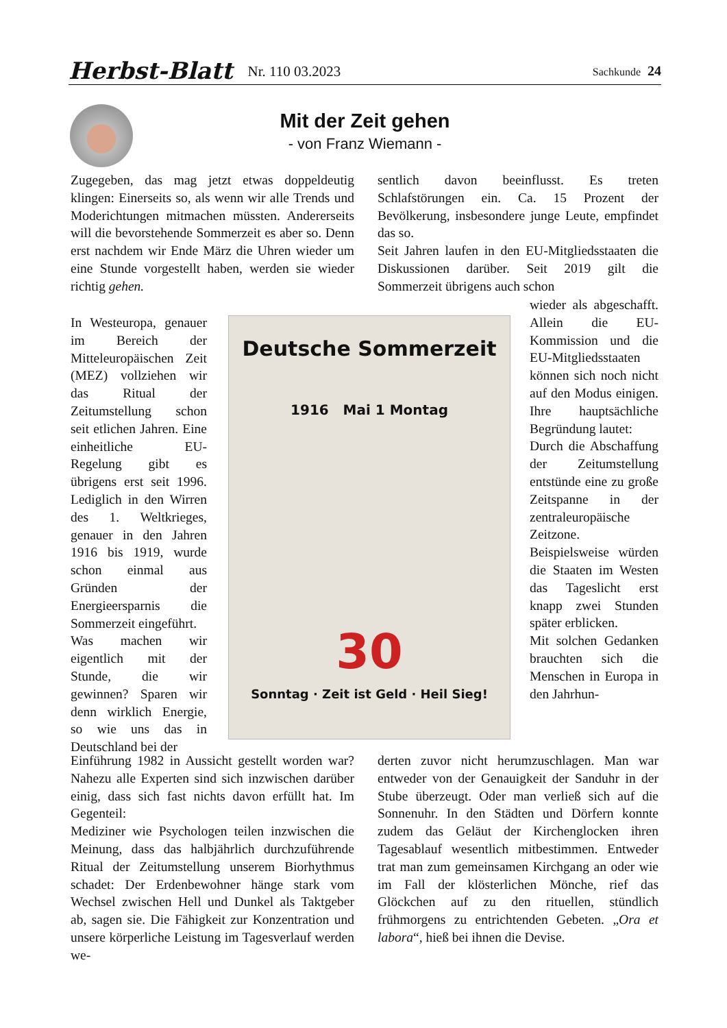Herbst-Blatt Nr. 110 03.2023 Sachkunde 24
Mit der Zeit gehen
- von Franz Wiemann -
Zugegeben, das mag jetzt etwas doppeldeutig klingen: Einerseits so, als wenn wir alle Trends und Moderichtungen mitmachen müssten. Andererseits will die bevorstehende Sommerzeit es aber so. Denn erst nachdem wir Ende März die Uhren wieder um eine Stunde vorgestellt haben, werden sie wieder richtig gehen.
In Westeuropa, genauer im Bereich der Mitteleuropäischen Zeit (MEZ) vollziehen wir das Ritual der Zeitumstellung schon seit etlichen Jahren. Eine einheitliche EU-Regelung gibt es übrigens erst seit 1996. Lediglich in den Wirren des 1. Weltkrieges, genauer in den Jahren 1916 bis 1919, wurde schon einmal aus Gründen der Energieersparnis die Sommerzeit eingeführt.
Was machen wir eigentlich mit der Stunde, die wir gewinnen? Sparen wir denn wirklich Energie, so wie uns das in Deutschland bei der
Deutsche Sommerzeit
1916 Mai 1 Montag
30
Sonntag · Zeit ist Geld · Heil Sieg!
Einführung 1982 in Aussicht gestellt worden war? Nahezu alle Experten sind sich inzwischen darüber einig, dass sich fast nichts davon erfüllt hat. Im Gegenteil:
Mediziner wie Psychologen teilen inzwischen die Meinung, dass das halbjährlich durchzuführende Ritual der Zeitumstellung unserem Biorhythmus schadet: Der Erdenbewohner hänge stark vom Wechsel zwischen Hell und Dunkel als Taktgeber ab, sagen sie. Die Fähigkeit zur Konzentration und unsere körperliche Leistung im Tagesverlauf werden we-
sentlich davon beeinflusst. Es treten Schlafstörungen ein. Ca. 15 Prozent der Bevölkerung, insbesondere junge Leute, empfindet das so.
Seit Jahren laufen in den EU-Mitgliedsstaaten die Diskussionen darüber. Seit 2019 gilt die Sommerzeit übrigens auch schon
wieder als abgeschafft. Allein die EU-Kommission und die EU-Mitgliedsstaaten können sich noch nicht auf den Modus einigen. Ihre hauptsächliche Begründung lautet:
Durch die Abschaffung der Zeitumstellung entstünde eine zu große Zeitspanne in der zentraleuropäische Zeitzone. Beispielsweise würden die Staaten im Westen das Tageslicht erst knapp zwei Stunden später erblicken.
Mit solchen Gedanken brauchten sich die Menschen in Europa in den Jahrhun-
derten zuvor nicht herumzuschlagen. Man war entweder von der Genauigkeit der Sanduhr in der Stube überzeugt. Oder man verließ sich auf die Sonnenuhr. In den Städten und Dörfern konnte zudem das Geläut der Kirchenglocken ihren Tagesablauf wesentlich mitbestimmen. Entweder trat man zum gemeinsamen Kirchgang an oder wie im Fall der klösterlichen Mönche, rief das Glöckchen auf zu den rituellen, stündlich frühmorgens zu entrichtenden Gebeten. „Ora et labora“, hieß bei ihnen die Devise.